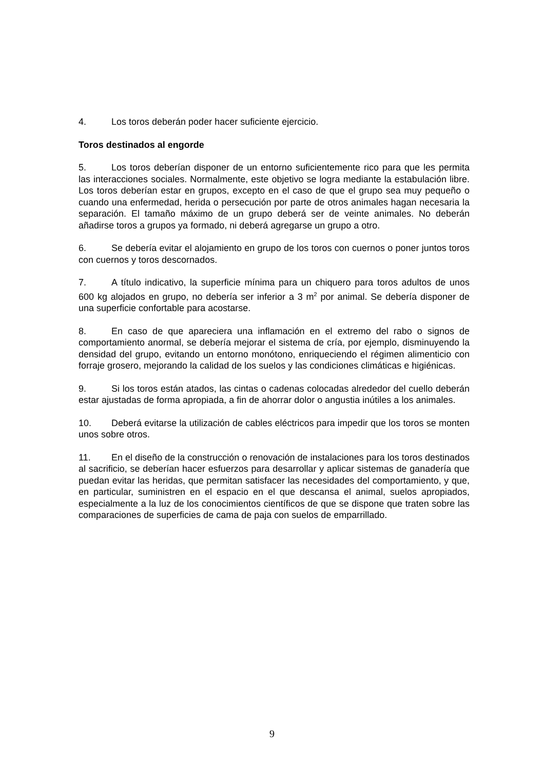4. Los toros deberán poder hacer suficiente ejercicio.
Toros destinados al engorde
5. Los toros deberían disponer de un entorno suficientemente rico para que les permita las interacciones sociales. Normalmente, este objetivo se logra mediante la estabulación libre. Los toros deberían estar en grupos, excepto en el caso de que el grupo sea muy pequeño o cuando una enfermedad, herida o persecución por parte de otros animales hagan necesaria la separación. El tamaño máximo de un grupo deberá ser de veinte animales. No deberán añadirse toros a grupos ya formado, ni deberá agregarse un grupo a otro.
6. Se debería evitar el alojamiento en grupo de los toros con cuernos o poner juntos toros con cuernos y toros descornados.
7. A título indicativo, la superficie mínima para un chiquero para toros adultos de unos 600 kg alojados en grupo, no debería ser inferior a 3 m<sup>2</sup> por animal. Se debería disponer de una superficie confortable para acostarse.
8. En caso de que apareciera una inflamación en el extremo del rabo o signos de comportamiento anormal, se debería mejorar el sistema de cría, por ejemplo, disminuyendo la densidad del grupo, evitando un entorno monótono, enriqueciendo el régimen alimenticio con forraje grosero, mejorando la calidad de los suelos y las condiciones climáticas e higiénicas.
9. Si los toros están atados, las cintas o cadenas colocadas alrededor del cuello deberán estar ajustadas de forma apropiada, a fin de ahorrar dolor o angustia inútiles a los animales.
10. Deberá evitarse la utilización de cables eléctricos para impedir que los toros se monten unos sobre otros.
11. En el diseño de la construcción o renovación de instalaciones para los toros destinados al sacrificio, se deberían hacer esfuerzos para desarrollar y aplicar sistemas de ganadería que puedan evitar las heridas, que permitan satisfacer las necesidades del comportamiento, y que, en particular, suministren en el espacio en el que descansa el animal, suelos apropiados, especialmente a la luz de los conocimientos científicos de que se dispone que traten sobre las comparaciones de superficies de cama de paja con suelos de emparrillado.
9